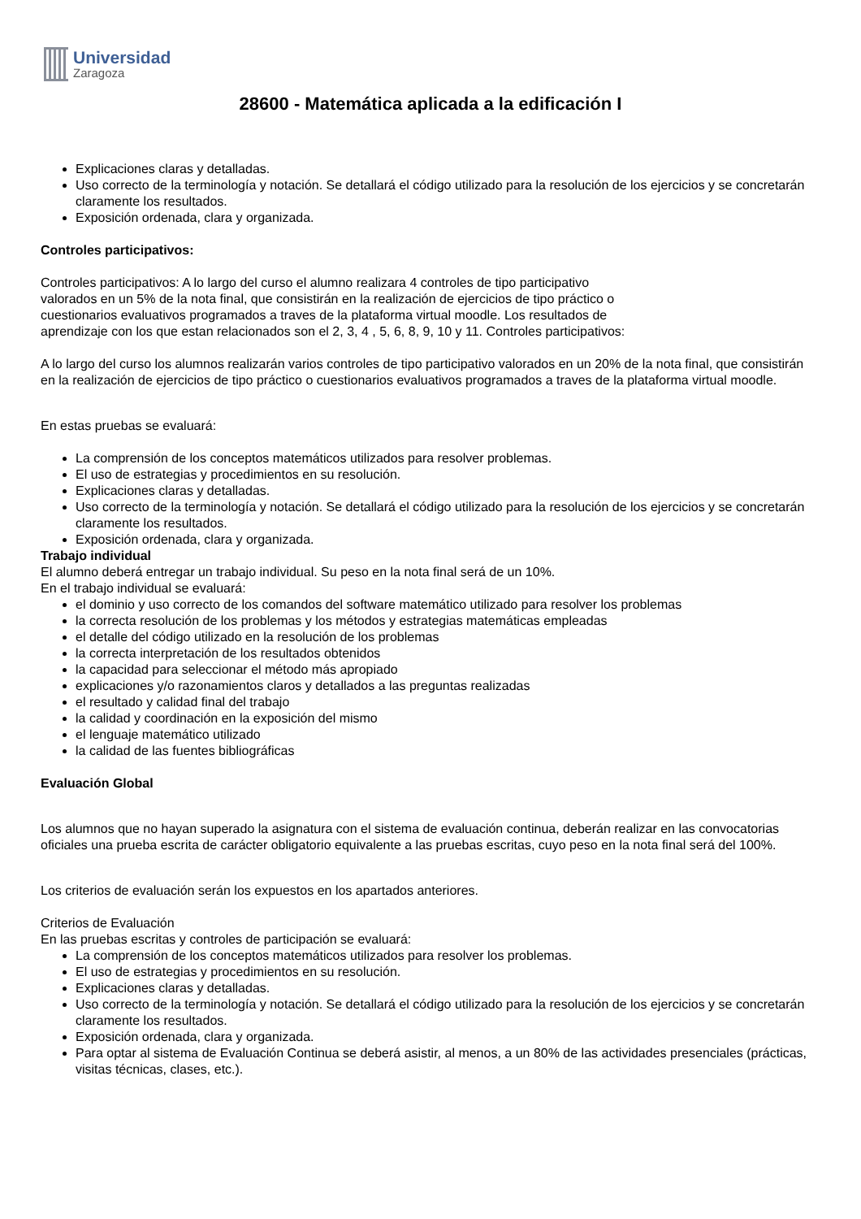Universidad
Zaragoza
28600 - Matemática aplicada a la edificación I
Explicaciones claras y detalladas.
Uso correcto de la terminología y notación. Se detallará el código utilizado para la resolución de los ejercicios y se concretarán claramente los resultados.
Exposición ordenada, clara y organizada.
Controles participativos:
Controles participativos: A lo largo del curso el alumno realizara 4 controles de tipo participativo
valorados en un 5% de la nota final, que consistirán en la realización de ejercicios de tipo práctico o
cuestionarios evaluativos programados a traves de la plataforma virtual moodle. Los resultados de
aprendizaje con los que estan relacionados son el 2, 3, 4 , 5, 6, 8, 9, 10 y 11. Controles participativos:
A lo largo del curso los alumnos realizarán varios controles de tipo participativo valorados en un 20% de la nota final, que consistirán en la realización de ejercicios de tipo práctico o cuestionarios evaluativos programados a traves de la plataforma virtual moodle.
En estas pruebas se evaluará:
La comprensión de los conceptos matemáticos utilizados para resolver problemas.
El uso de estrategias y procedimientos en su resolución.
Explicaciones claras y detalladas.
Uso correcto de la terminología y notación. Se detallará el código utilizado para la resolución de los ejercicios y se concretarán claramente los resultados.
Exposición ordenada, clara y organizada.
Trabajo individual
El alumno deberá entregar un trabajo individual. Su peso en la nota final será de un 10%.
En el trabajo individual se evaluará:
el dominio y uso correcto de los comandos del software matemático utilizado para resolver los problemas
la correcta resolución de los problemas y los métodos y estrategias matemáticas empleadas
el detalle del código utilizado en la resolución de los problemas
la correcta interpretación de los resultados obtenidos
la capacidad para seleccionar el método más apropiado
explicaciones y/o razonamientos claros y detallados a las preguntas realizadas
el resultado y calidad final del trabajo
la calidad y coordinación en la exposición del mismo
el lenguaje matemático utilizado
la calidad de las fuentes bibliográficas
Evaluación Global
Los alumnos que no hayan superado la asignatura con el sistema de evaluación continua, deberán realizar en las convocatorias oficiales una prueba escrita de carácter obligatorio equivalente a las pruebas escritas, cuyo peso en la nota final será del 100%.
Los criterios de evaluación serán los expuestos en los apartados anteriores.
Criterios de Evaluación
En las pruebas escritas y controles de participación se evaluará:
La comprensión de los conceptos matemáticos utilizados para resolver los problemas.
El uso de estrategias y procedimientos en su resolución.
Explicaciones claras y detalladas.
Uso correcto de la terminología y notación. Se detallará el código utilizado para la resolución de los ejercicios y se concretarán claramente los resultados.
Exposición ordenada, clara y organizada.
Para optar al sistema de Evaluación Continua se deberá asistir, al menos, a un 80% de las actividades presenciales (prácticas, visitas técnicas, clases, etc.).